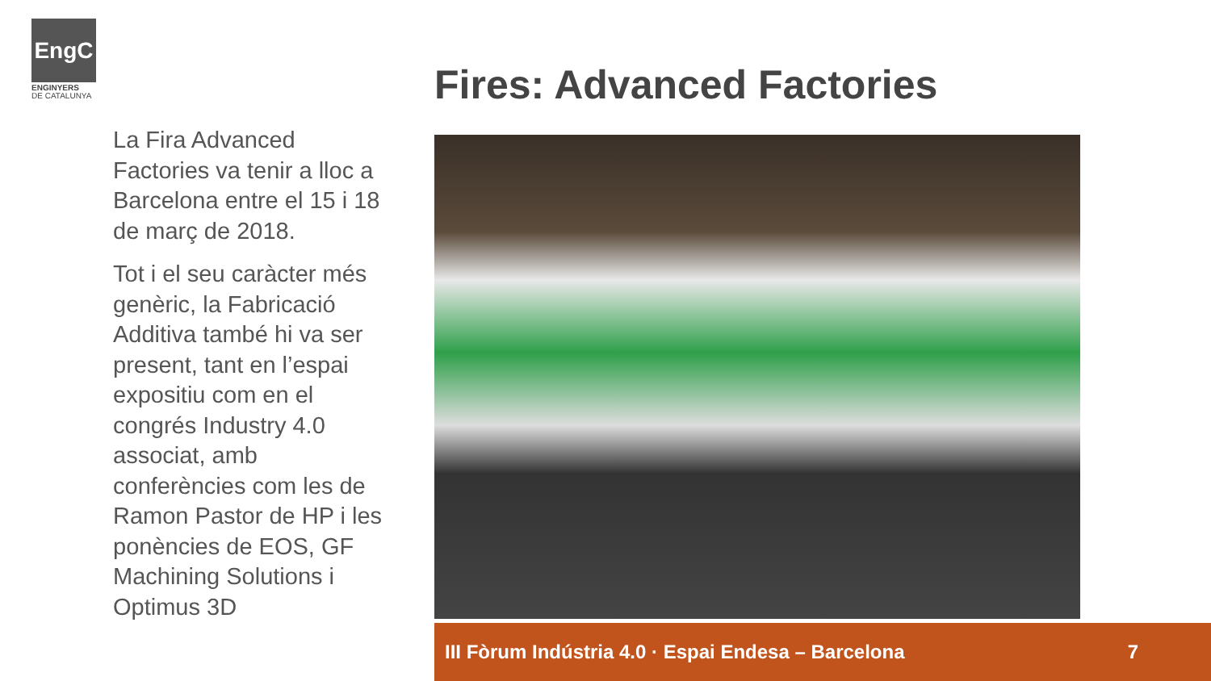EngC
ENGINYERS
DE CATALUNYA
Fires: Advanced Factories
La Fira Advanced Factories va tenir a lloc a Barcelona entre el 15 i 18 de març de 2018.
Tot i el seu caràcter més genèric, la Fabricació Additiva també hi va ser present, tant en l’espai expositiu com en el congrés Industry 4.0 associat, amb conferències com les de Ramon Pastor de HP i les ponències de EOS, GF Machining Solutions i Optimus 3D
III Fòrum Indústria 4.0 · Espai Endesa – Barcelona 7